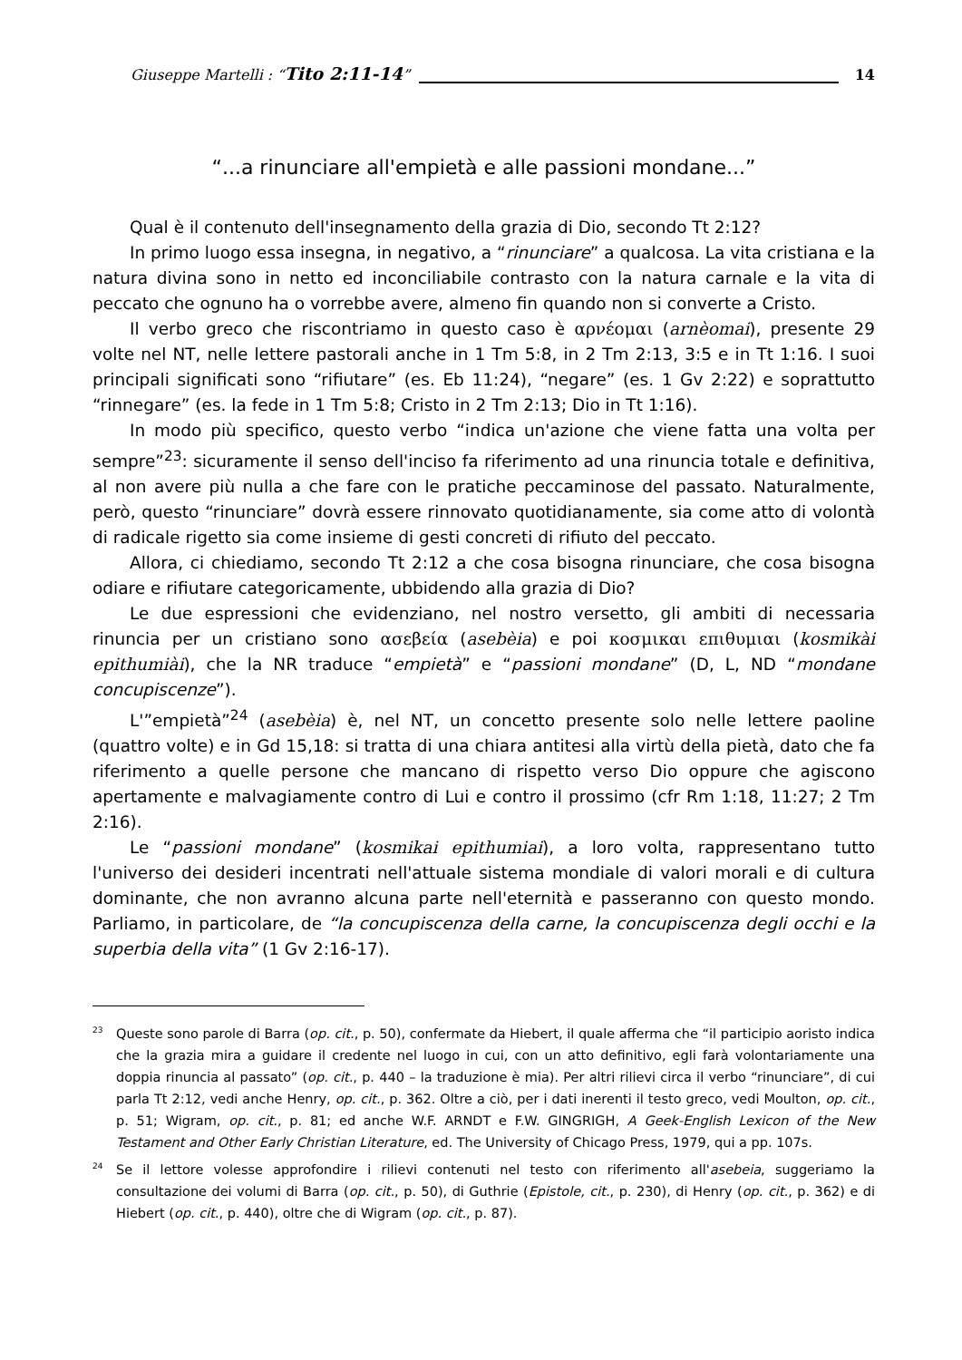Giuseppe Martelli : “Tito 2:11-14” 14
“...a rinunciare all'empietà e alle passioni mondane...”
Qual è il contenuto dell'insegnamento della grazia di Dio, secondo Tt 2:12?
In primo luogo essa insegna, in negativo, a “rinunciare” a qualcosa. La vita cristiana e la natura divina sono in netto ed inconciliabile contrasto con la natura carnale e la vita di peccato che ognuno ha o vorrebbe avere, almeno fin quando non si converte a Cristo.
Il verbo greco che riscontriamo in questo caso è αρνέομαι (arnèomai), presente 29 volte nel NT, nelle lettere pastorali anche in 1 Tm 5:8, in 2 Tm 2:13, 3:5 e in Tt 1:16. I suoi principali significati sono “rifiutare” (es. Eb 11:24), “negare” (es. 1 Gv 2:22) e soprattutto “rinnegare” (es. la fede in 1 Tm 5:8; Cristo in 2 Tm 2:13; Dio in Tt 1:16).
In modo più specifico, questo verbo “indica un'azione che viene fatta una volta per sempre”<sup>23</sup>: sicuramente il senso dell'inciso fa riferimento ad una rinuncia totale e definitiva, al non avere più nulla a che fare con le pratiche peccaminose del passato. Naturalmente, però, questo “rinunciare” dovrà essere rinnovato quotidianamente, sia come atto di volontà di radicale rigetto sia come insieme di gesti concreti di rifiuto del peccato.
Allora, ci chiediamo, secondo Tt 2:12 a che cosa bisogna rinunciare, che cosa bisogna odiare e rifiutare categoricamente, ubbidendo alla grazia di Dio?
Le due espressioni che evidenziano, nel nostro versetto, gli ambiti di necessaria rinuncia per un cristiano sono ασεβεία (asebèia) e poi κοσμικαι επιθυμιαι (kosmikài epithumiài), che la NR traduce “empietà” e “passioni mondane” (D, L, ND “mondane concupiscenze”).
L'”empietà”<sup>24</sup> (asebèia) è, nel NT, un concetto presente solo nelle lettere paoline (quattro volte) e in Gd 15,18: si tratta di una chiara antitesi alla virtù della pietà, dato che fa riferimento a quelle persone che mancano di rispetto verso Dio oppure che agiscono apertamente e malvagiamente contro di Lui e contro il prossimo (cfr Rm 1:18, 11:27; 2 Tm 2:16).
Le “passioni mondane” (kosmikai epithumiai), a loro volta, rappresentano tutto l'universo dei desideri incentrati nell'attuale sistema mondiale di valori morali e di cultura dominante, che non avranno alcuna parte nell'eternità e passeranno con questo mondo. Parliamo, in particolare, de “la concupiscenza della carne, la concupiscenza degli occhi e la superbia della vita” (1 Gv 2:16-17).
<sup>23</sup> Queste sono parole di Barra (op. cit., p. 50), confermate da Hiebert, il quale afferma che “il participio aoristo indica che la grazia mira a guidare il credente nel luogo in cui, con un atto definitivo, egli farà volontariamente una doppia rinuncia al passato” (op. cit., p. 440 – la traduzione è mia). Per altri rilievi circa il verbo “rinunciare”, di cui parla Tt 2:12, vedi anche Henry, op. cit., p. 362. Oltre a ciò, per i dati inerenti il testo greco, vedi Moulton, op. cit., p. 51; Wigram, op. cit., p. 81; ed anche W.F. ARNDT e F.W. GINGRIGH, A Geek-English Lexicon of the New Testament and Other Early Christian Literature, ed. The University of Chicago Press, 1979, qui a pp. 107s.
<sup>24</sup> Se il lettore volesse approfondire i rilievi contenuti nel testo con riferimento all'asebeia, suggeriamo la consultazione dei volumi di Barra (op. cit., p. 50), di Guthrie (Epistole, cit., p. 230), di Henry (op. cit., p. 362) e di Hiebert (op. cit., p. 440), oltre che di Wigram (op. cit., p. 87).